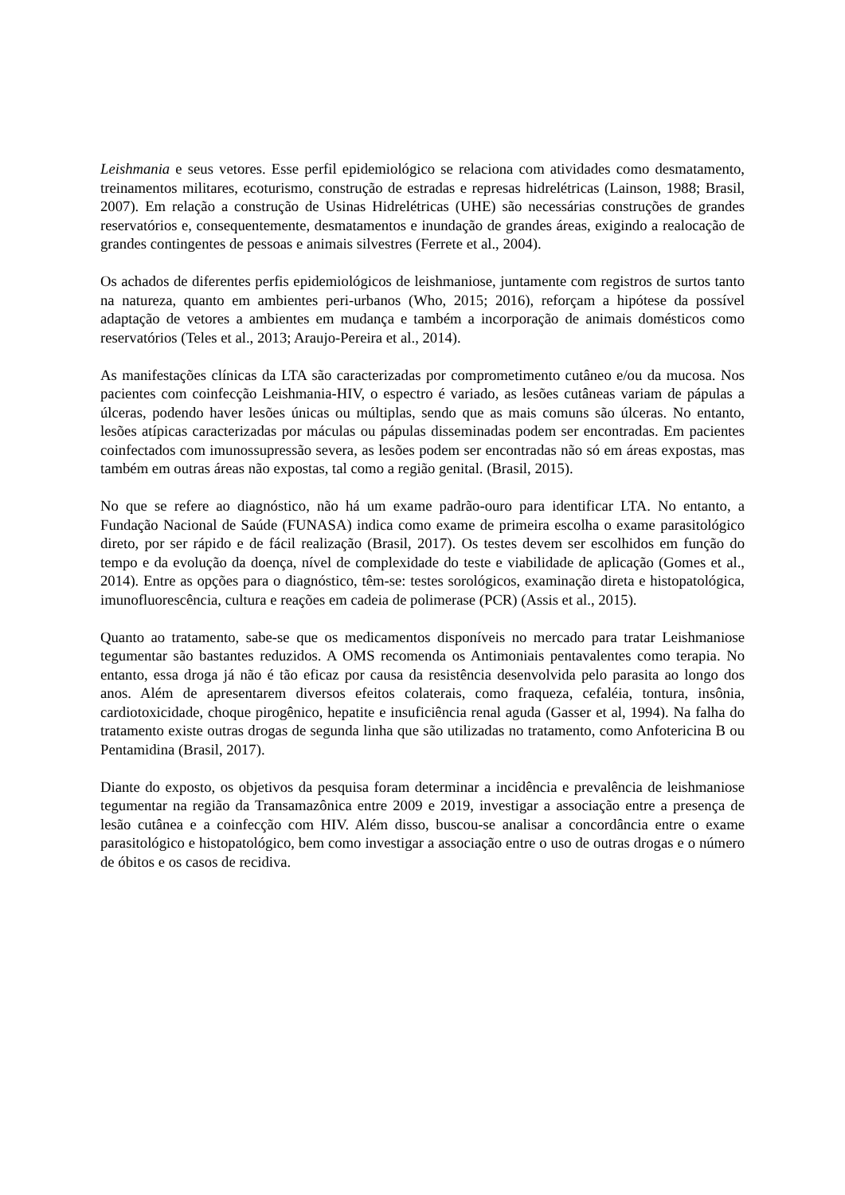Leishmania e seus vetores. Esse perfil epidemiológico se relaciona com atividades como desmatamento, treinamentos militares, ecoturismo, construção de estradas e represas hidrelétricas (Lainson, 1988; Brasil, 2007). Em relação a construção de Usinas Hidrelétricas (UHE) são necessárias construções de grandes reservatórios e, consequentemente, desmatamentos e inundação de grandes áreas, exigindo a realocação de grandes contingentes de pessoas e animais silvestres (Ferrete et al., 2004).
Os achados de diferentes perfis epidemiológicos de leishmaniose, juntamente com registros de surtos tanto na natureza, quanto em ambientes peri-urbanos (Who, 2015; 2016), reforçam a hipótese da possível adaptação de vetores a ambientes em mudança e também a incorporação de animais domésticos como reservatórios (Teles et al., 2013; Araujo-Pereira et al., 2014).
As manifestações clínicas da LTA são caracterizadas por comprometimento cutâneo e/ou da mucosa. Nos pacientes com coinfecção Leishmania-HIV, o espectro é variado, as lesões cutâneas variam de pápulas a úlceras, podendo haver lesões únicas ou múltiplas, sendo que as mais comuns são úlceras. No entanto, lesões atípicas caracterizadas por máculas ou pápulas disseminadas podem ser encontradas. Em pacientes coinfectados com imunossupressão severa, as lesões podem ser encontradas não só em áreas expostas, mas também em outras áreas não expostas, tal como a região genital. (Brasil, 2015).
No que se refere ao diagnóstico, não há um exame padrão-ouro para identificar LTA. No entanto, a Fundação Nacional de Saúde (FUNASA) indica como exame de primeira escolha o exame parasitológico direto, por ser rápido e de fácil realização (Brasil, 2017). Os testes devem ser escolhidos em função do tempo e da evolução da doença, nível de complexidade do teste e viabilidade de aplicação (Gomes et al., 2014). Entre as opções para o diagnóstico, têm-se: testes sorológicos, examinação direta e histopatológica, imunofluorescência, cultura e reações em cadeia de polimerase (PCR) (Assis et al., 2015).
Quanto ao tratamento, sabe-se que os medicamentos disponíveis no mercado para tratar Leishmaniose tegumentar são bastantes reduzidos. A OMS recomenda os Antimoniais pentavalentes como terapia. No entanto, essa droga já não é tão eficaz por causa da resistência desenvolvida pelo parasita ao longo dos anos. Além de apresentarem diversos efeitos colaterais, como fraqueza, cefaléia, tontura, insônia, cardiotoxicidade, choque pirogênico, hepatite e insuficiência renal aguda (Gasser et al, 1994). Na falha do tratamento existe outras drogas de segunda linha que são utilizadas no tratamento, como Anfotericina B ou Pentamidina (Brasil, 2017).
Diante do exposto, os objetivos da pesquisa foram determinar a incidência e prevalência de leishmaniose tegumentar na região da Transamazônica entre 2009 e 2019, investigar a associação entre a presença de lesão cutânea e a coinfecção com HIV. Além disso, buscou-se analisar a concordância entre o exame parasitológico e histopatológico, bem como investigar a associação entre o uso de outras drogas e o número de óbitos e os casos de recidiva.